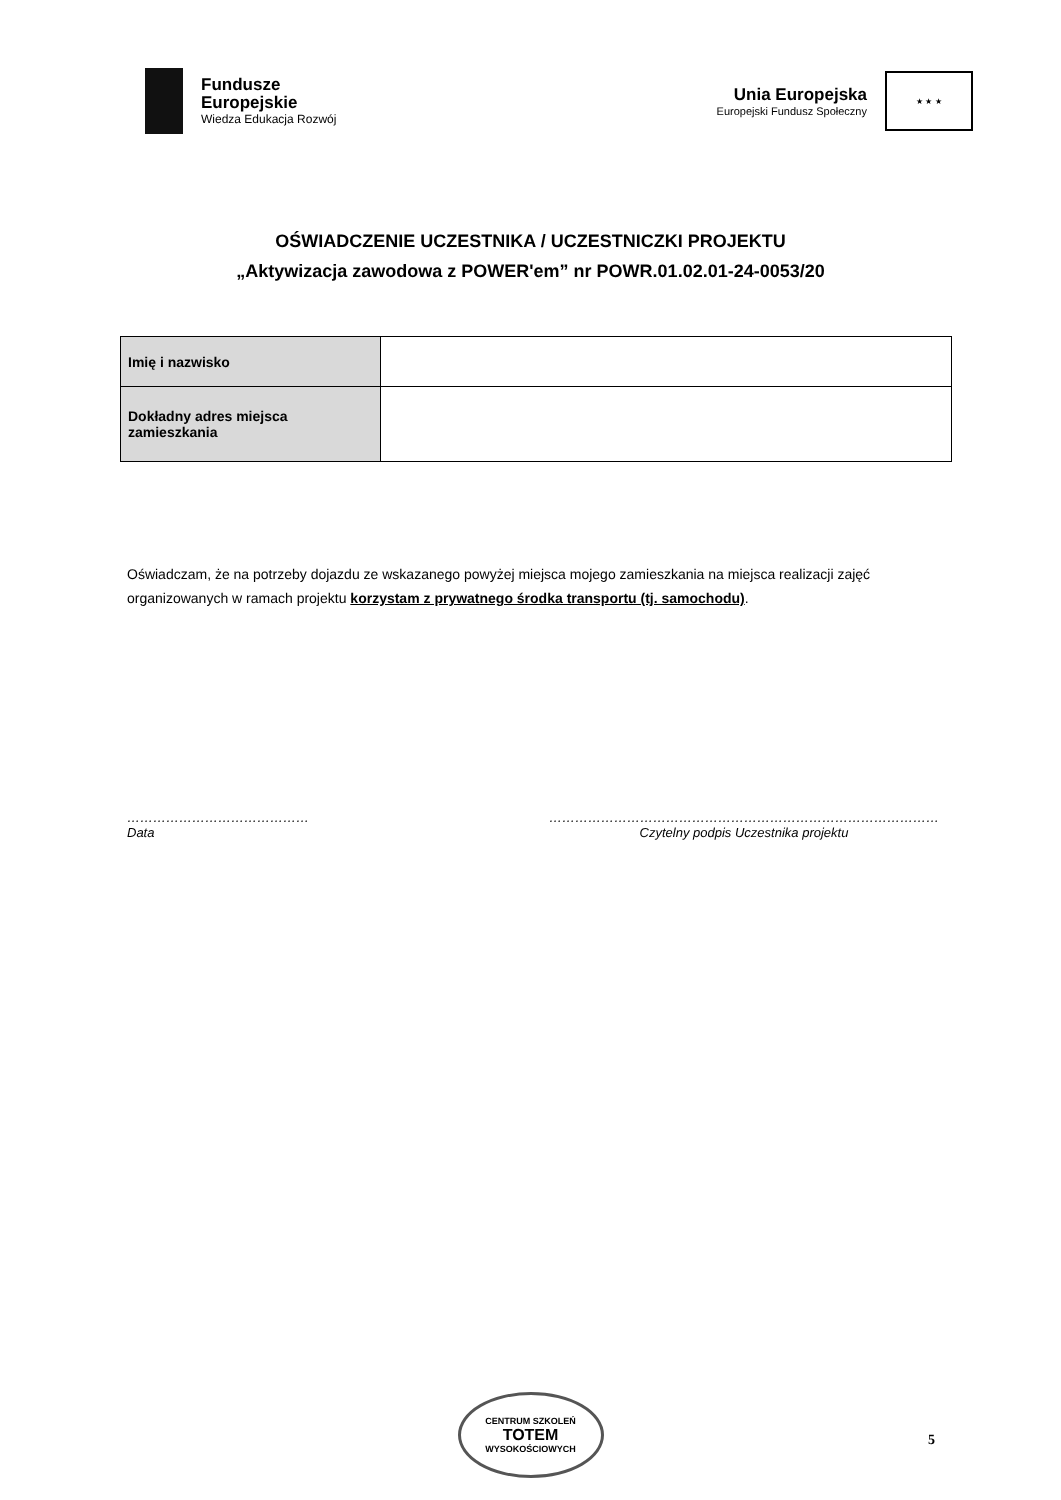Fundusze
Europejskie
Wiedza Edukacja Rozwój
Unia Europejska
Europejski Fundusz Społeczny
★ ★ ★
OŚWIADCZENIE UCZESTNIKA / UCZESTNICZKI PROJEKTU
„Aktywizacja zawodowa z POWER'em” nr POWR.01.02.01-24-0053/20
| Imię i nazwisko | |
| Dokładny adres miejsca zamieszkania | |
Oświadczam, że na potrzeby dojazdu ze wskazanego powyżej miejsca mojego zamieszkania na miejsca realizacji zajęć organizowanych w ramach projektu korzystam z prywatnego środka transportu (tj. samochodu).
……………………………………
Data
………………………………………………………………………………
Czytelny podpis Uczestnika projektu
CENTRUM SZKOLEŃ
TOTEM
WYSOKOŚCIOWYCH
5